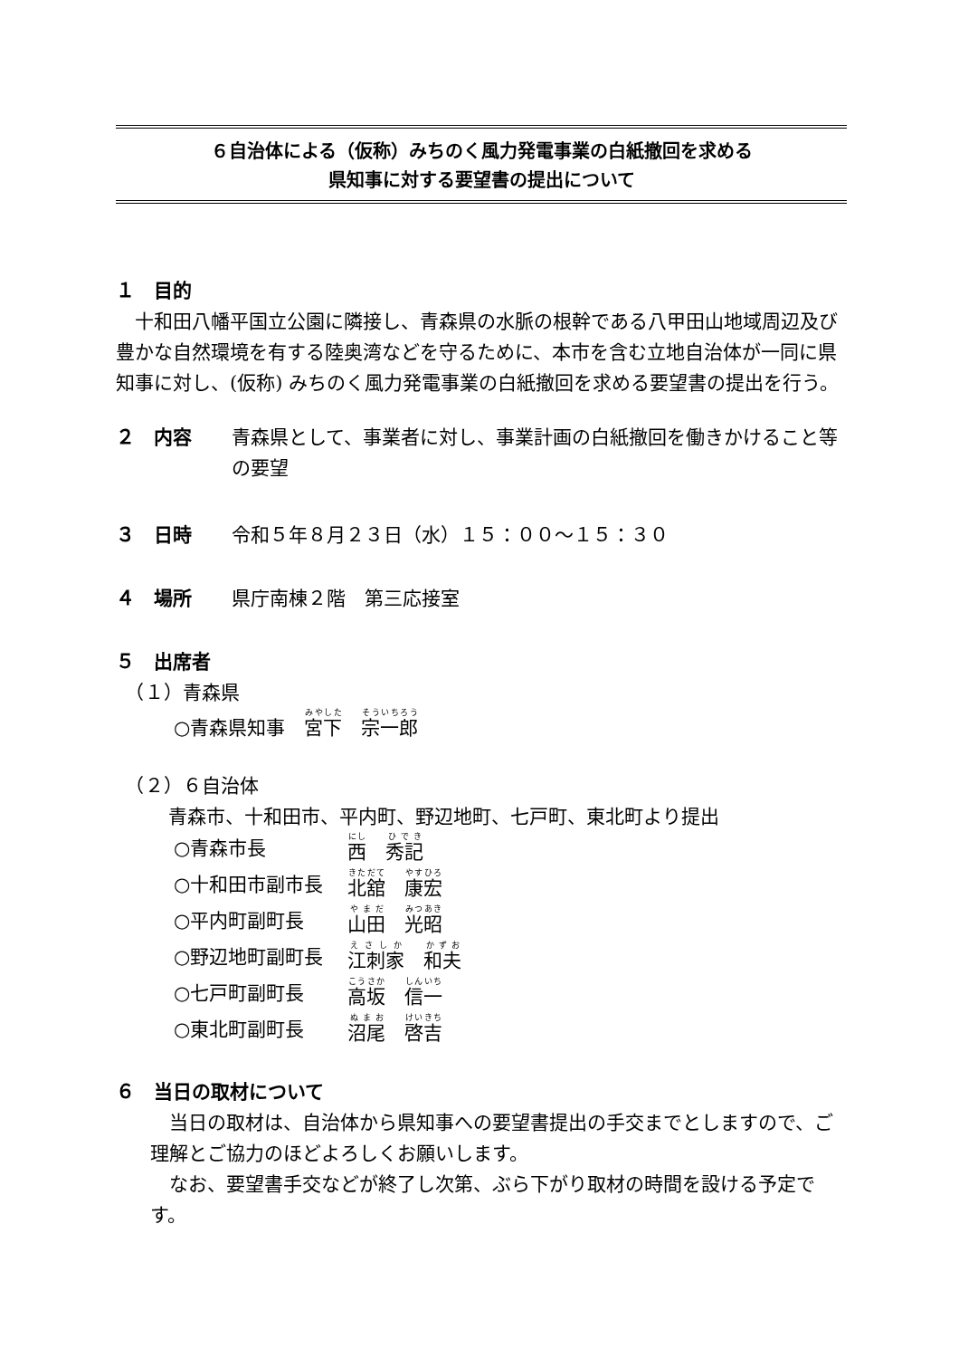６自治体による（仮称）みちのく風力発電事業の白紙撤回を求める
県知事に対する要望書の提出について
１　目的
　十和田八幡平国立公園に隣接し、青森県の水脈の根幹である八甲田山地域周辺及び豊かな自然環境を有する陸奥湾などを守るために、本市を含む立地自治体が一同に県知事に対し、(仮称) みちのく風力発電事業の白紙撤回を求める要望書の提出を行う。
２　内容 青森県として、事業者に対し、事業計画の白紙撤回を働きかけること等の要望
３　日時 令和５年８月２３日（水）１５：００～１５：３０
４　場所 県庁南棟２階　第三応接室
５　出席者
　（１）青森県
○青森県知事　宮下　宗一郎
　（２）６自治体
青森市、十和田市、平内町、野辺地町、七戸町、東北町より提出
○青森市長 西　秀記
○十和田市副市長 北舘　康宏
○平内町副町長 山田　光昭
○野辺地町副町長 江刺家　和夫
○七戸町副町長 高坂　信一
○東北町副町長 沼尾　啓吉
６　当日の取材について
　当日の取材は、自治体から県知事への要望書提出の手交までとしますので、ご理解とご協力のほどよろしくお願いします。
　なお、要望書手交などが終了し次第、ぶら下がり取材の時間を設ける予定です。